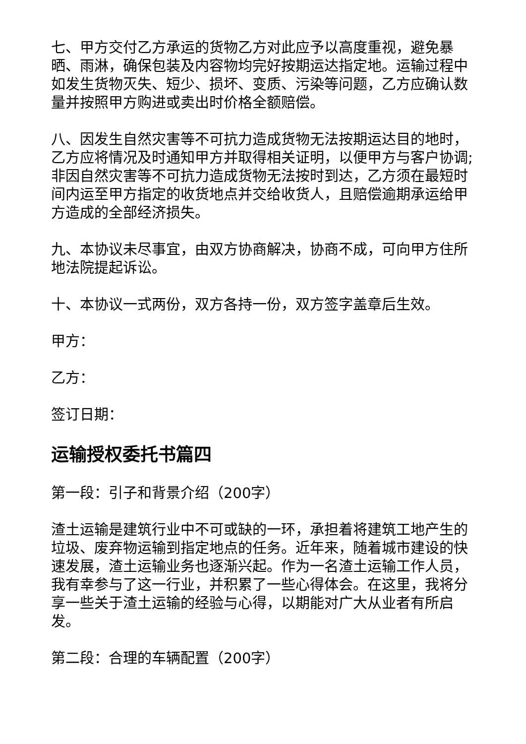七、甲方交付乙方承运的货物乙方对此应予以高度重视，避免暴晒、雨淋，确保包装及内容物均完好按期运达指定地。运输过程中如发生货物灭失、短少、损坏、变质、污染等问题，乙方应确认数量并按照甲方购进或卖出时价格全额赔偿。
八、因发生自然灾害等不可抗力造成货物无法按期运达目的地时，乙方应将情况及时通知甲方并取得相关证明，以便甲方与客户协调;非因自然灾害等不可抗力造成货物无法按时到达，乙方须在最短时间内运至甲方指定的收货地点并交给收货人，且赔偿逾期承运给甲方造成的全部经济损失。
九、本协议未尽事宜，由双方协商解决，协商不成，可向甲方住所地法院提起诉讼。
十、本协议一式两份，双方各持一份，双方签字盖章后生效。
甲方：
乙方：
签订日期：
运输授权委托书篇四
第一段：引子和背景介绍（200字）
渣土运输是建筑行业中不可或缺的一环，承担着将建筑工地产生的垃圾、废弃物运输到指定地点的任务。近年来，随着城市建设的快速发展，渣土运输业务也逐渐兴起。作为一名渣土运输工作人员，我有幸参与了这一行业，并积累了一些心得体会。在这里，我将分享一些关于渣土运输的经验与心得，以期能对广大从业者有所启发。
第二段：合理的车辆配置（200字）